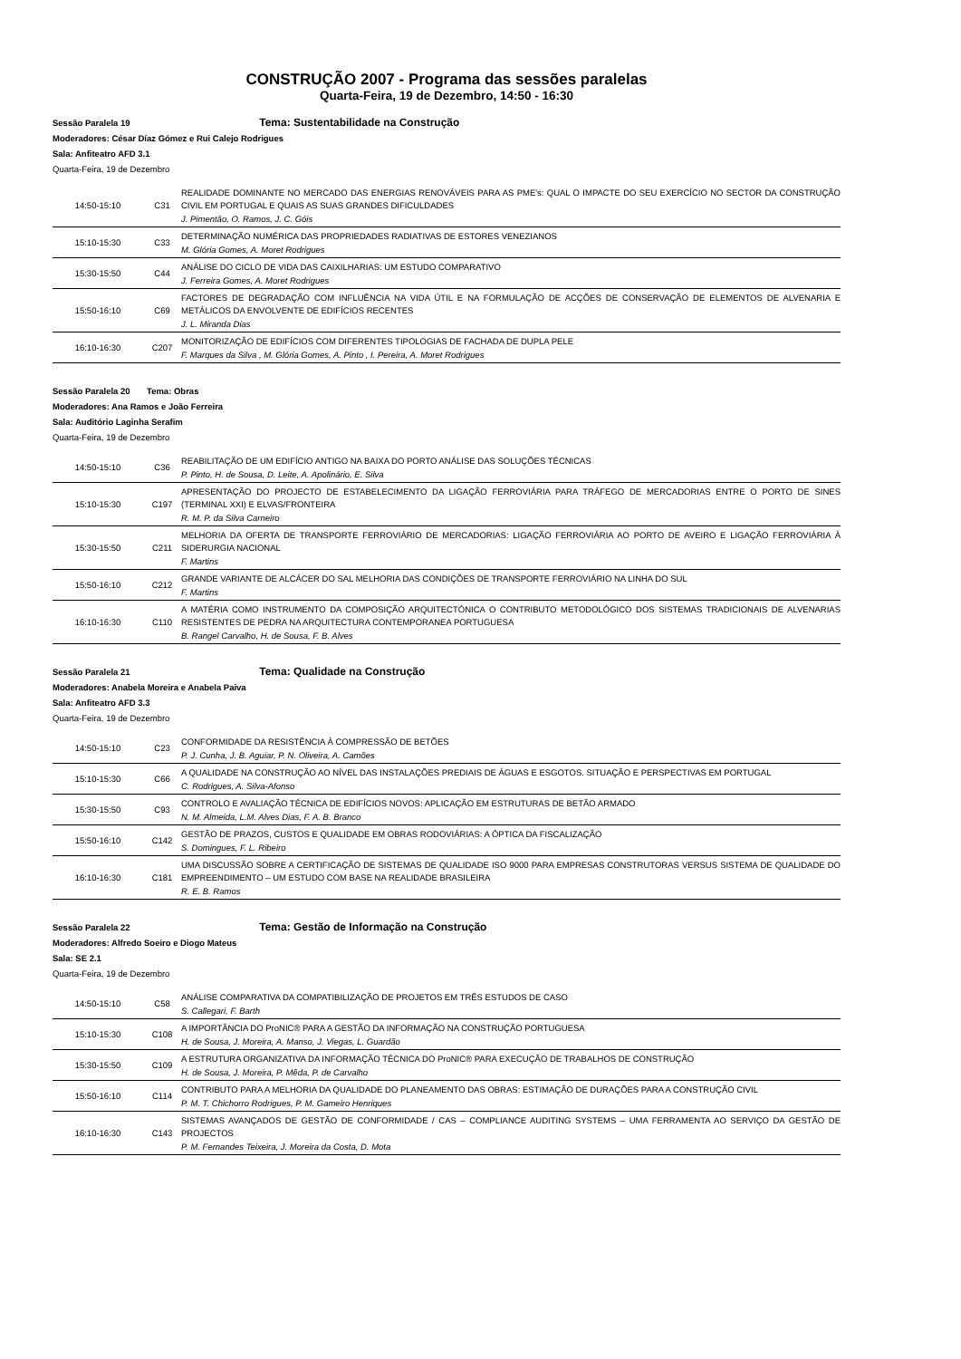CONSTRUÇÃO 2007 - Programa das sessões paralelas
Quarta-Feira, 19 de Dezembro, 14:50 - 16:30
Sessão Paralela 19 Tema: Sustentabilidade na Construção
Moderadores: César Díaz Gómez e Rui Calejo Rodrigues
Sala: Anfiteatro AFD 3.1
Quarta-Feira, 19 de Dezembro
| 14:50-15:10 | C31 | REALIDADE DOMINANTE NO MERCADO DAS ENERGIAS RENOVÁVEIS PARA AS PME's: QUAL O IMPACTE DO SEU EXERCÍCIO NO SECTOR DA CONSTRUÇÃO CIVIL EM PORTUGAL E QUAIS AS SUAS GRANDES DIFICULDADES J. Pimentão, O. Ramos, J. C. Góis |
| 15:10-15:30 | C33 | DETERMINAÇÃO NUMÉRICA DAS PROPRIEDADES RADIATIVAS DE ESTORES VENEZIANOS M. Glória Gomes, A. Moret Rodrigues |
| 15:30-15:50 | C44 | ANÁLISE DO CICLO DE VIDA DAS CAIXILHARIAS: UM ESTUDO COMPARATIVO J. Ferreira Gomes, A. Moret Rodrigues |
| 15:50-16:10 | C69 | FACTORES DE DEGRADAÇÃO COM INFLUÊNCIA NA VIDA ÚTIL E NA FORMULAÇÃO DE ACÇÕES DE CONSERVAÇÃO DE ELEMENTOS DE ALVENARIA E METÁLICOS DA ENVOLVENTE DE EDIFÍCIOS RECENTES J. L. Miranda Dias |
| 16:10-16:30 | C207 | MONITORIZAÇÃO DE EDIFÍCIOS COM DIFERENTES TIPOLOGIAS DE FACHADA DE DUPLA PELE F. Marques da Silva , M. Glória Gomes, A. Pinto , I. Pereira, A. Moret Rodrigues |
Sessão Paralela 20 Tema: Obras
Moderadores: Ana Ramos e João Ferreira
Sala: Auditório Laginha Serafim
Quarta-Feira, 19 de Dezembro
| 14:50-15:10 | C36 | REABILITAÇÃO DE UM EDIFÍCIO ANTIGO NA BAIXA DO PORTO ANÁLISE DAS SOLUÇÕES TÉCNICAS P. Pinto, H. de Sousa, D. Leite, A. Apolinário, E. Silva |
| 15:10-15:30 | C197 | APRESENTAÇÃO DO PROJECTO DE ESTABELECIMENTO DA LIGAÇÃO FERROVIÁRIA PARA TRÁFEGO DE MERCADORIAS ENTRE O PORTO DE SINES (TERMINAL XXI) E ELVAS/FRONTEIRA R. M. P. da Silva Carneiro |
| 15:30-15:50 | C211 | MELHORIA DA OFERTA DE TRANSPORTE FERROVIÁRIO DE MERCADORIAS: LIGAÇÃO FERROVIÁRIA AO PORTO DE AVEIRO E LIGAÇÃO FERROVIÁRIA À SIDERURGIA NACIONAL F. Martins |
| 15:50-16:10 | C212 | GRANDE VARIANTE DE ALCÁCER DO SAL MELHORIA DAS CONDIÇÕES DE TRANSPORTE FERROVIÁRIO NA LINHA DO SUL F. Martins |
| 16:10-16:30 | C110 | A MATÉRIA COMO INSTRUMENTO DA COMPOSIÇÃO ARQUITECTÓNICA O CONTRIBUTO METODOLÓGICO DOS SISTEMAS TRADICIONAIS DE ALVENARIAS RESISTENTES DE PEDRA NA ARQUITECTURA CONTEMPORANEA PORTUGUESA B. Rangel Carvalho, H. de Sousa, F. B. Alves |
Sessão Paralela 21 Tema: Qualidade na Construção
Moderadores: Anabela Moreira e Anabela Paiva
Sala: Anfiteatro AFD 3.3
Quarta-Feira, 19 de Dezembro
| 14:50-15:10 | C23 | CONFORMIDADE DA RESISTÊNCIA À COMPRESSÃO DE BETÕES P. J. Cunha, J. B. Aguiar, P. N. Oliveira, A. Camões |
| 15:10-15:30 | C66 | A QUALIDADE NA CONSTRUÇÃO AO NÍVEL DAS INSTALAÇÕES PREDIAIS DE ÁGUAS E ESGOTOS. SITUAÇÃO E PERSPECTIVAS EM PORTUGAL C. Rodrigues, A. Silva-Afonso |
| 15:30-15:50 | C93 | CONTROLO E AVALIAÇÃO TÉCNICA DE EDIFÍCIOS NOVOS: APLICAÇÃO EM ESTRUTURAS DE BETÃO ARMADO N. M. Almeida, L.M. Alves Dias, F. A. B. Branco |
| 15:50-16:10 | C142 | GESTÃO DE PRAZOS, CUSTOS E QUALIDADE EM OBRAS RODOVIÁRIAS: A ÓPTICA DA FISCALIZAÇÃO S. Domingues, F. L. Ribeiro |
| 16:10-16:30 | C181 | UMA DISCUSSÃO SOBRE A CERTIFICAÇÃO DE SISTEMAS DE QUALIDADE ISO 9000 PARA EMPRESAS CONSTRUTORAS VERSUS SISTEMA DE QUALIDADE DO EMPREENDIMENTO – UM ESTUDO COM BASE NA REALIDADE BRASILEIRA R. E. B. Ramos |
Sessão Paralela 22 Tema: Gestão de Informação na Construção
Moderadores: Alfredo Soeiro e Diogo Mateus
Sala: SE 2.1
Quarta-Feira, 19 de Dezembro
| 14:50-15:10 | C58 | ANÁLISE COMPARATIVA DA COMPATIBILIZAÇÃO DE PROJETOS EM TRÊS ESTUDOS DE CASO S. Callegari, F. Barth |
| 15:10-15:30 | C108 | A IMPORTÂNCIA DO ProNIC® PARA A GESTÃO DA INFORMAÇÃO NA CONSTRUÇÃO PORTUGUESA H. de Sousa, J. Moreira, A. Manso, J. Viegas, L. Guardão |
| 15:30-15:50 | C109 | A ESTRUTURA ORGANIZATIVA DA INFORMAÇÃO TÉCNICA DO ProNIC® PARA EXECUÇÃO DE TRABALHOS DE CONSTRUÇÃO H. de Sousa, J. Moreira, P. Mêda, P. de Carvalho |
| 15:50-16:10 | C114 | CONTRIBUTO PARA A MELHORIA DA QUALIDADE DO PLANEAMENTO DAS OBRAS: ESTIMAÇÃO DE DURAÇÕES PARA A CONSTRUÇÃO CIVIL P. M. T. Chichorro Rodrigues, P. M. Gameiro Henriques |
| 16:10-16:30 | C143 | SISTEMAS AVANÇADOS DE GESTÃO DE CONFORMIDADE / CAS – COMPLIANCE AUDITING SYSTEMS – UMA FERRAMENTA AO SERVIÇO DA GESTÃO DE PROJECTOS P. M. Fernandes Teixeira, J. Moreira da Costa, D. Mota |